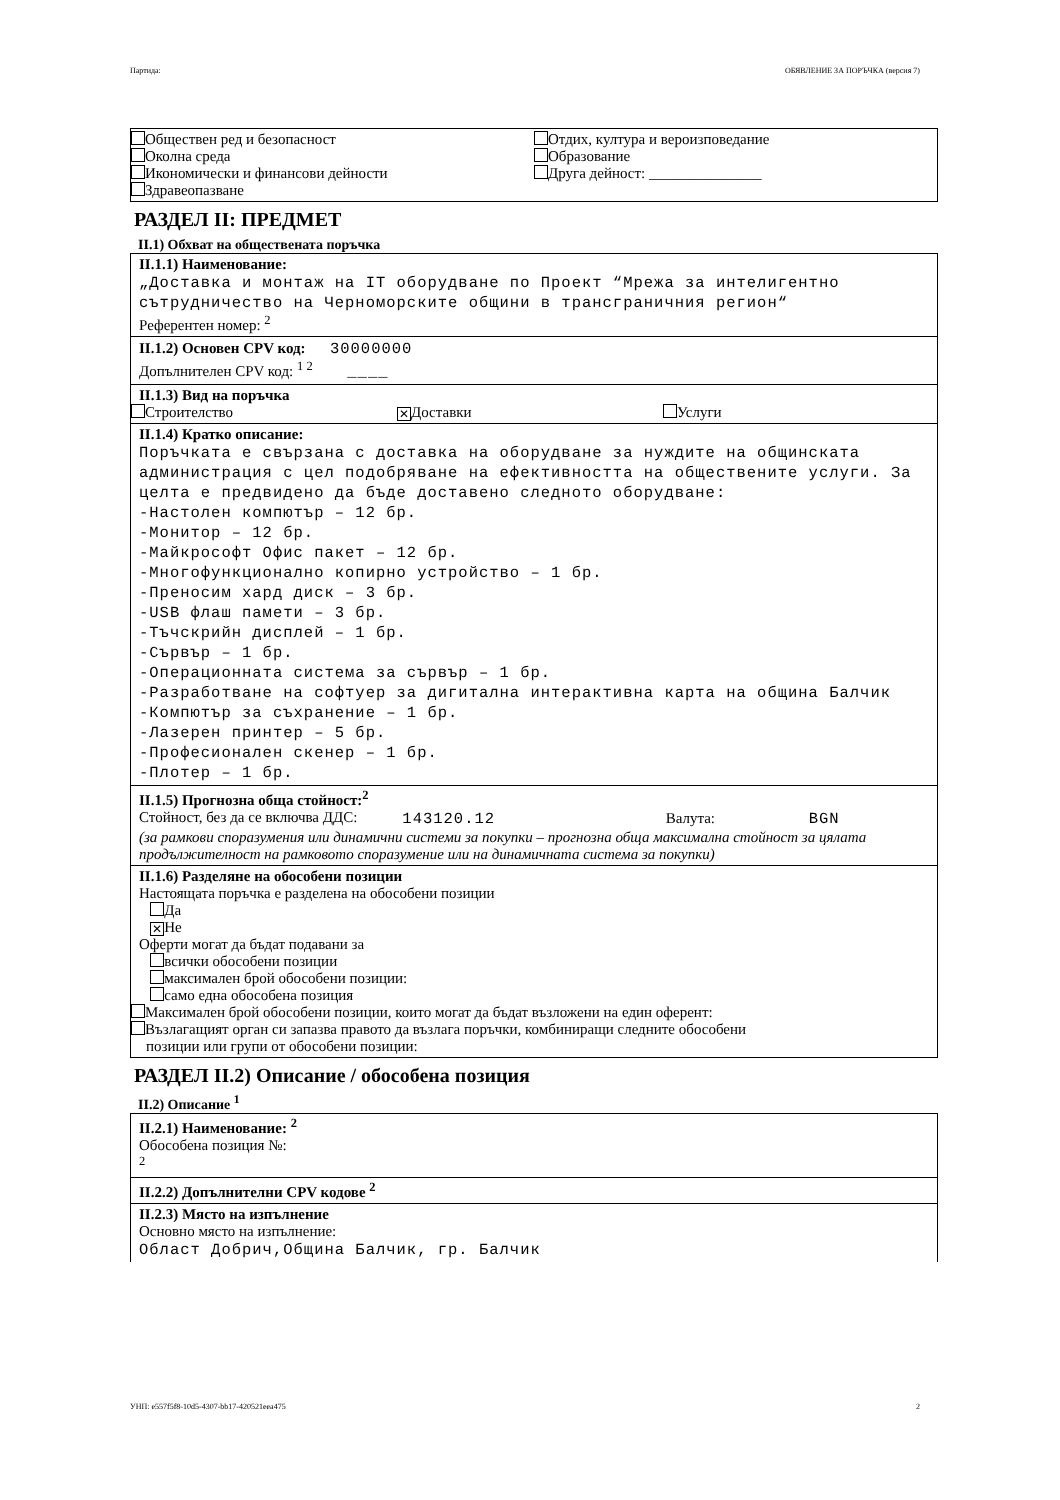Партида: ОБЯВЛЕНИЕ ЗА ПОРЪЧКА (версия 7)
Обществен ред и безопасност
Околна среда
Икономически и финансови дейности
Здравеопазване
Отдих, култура и вероизповедание
Образование
Друга дейност: _______________
РАЗДЕЛ II: ПРЕДМЕТ
II.1) Обхват на обществената поръчка
II.1.1) Наименование:
„Доставка и монтаж на IT оборудване по Проект “Мрежа за интелигентно сътрудничество на Черноморските общини в трансграничния регион“
Референтен номер: <sup>2</sup>
II.1.2) Основен CPV код: 30000000
Допълнителен CPV код: <sup>1 2</sup> ____
II.1.3) Вид на поръчка
Строителство
✕ Доставки Услуги
II.1.4) Кратко описание:
Поръчката е свързана с доставка на оборудване за нуждите на общинската администрация с цел подобряване на ефективността на обществените услуги. За целта е предвидено да бъде доставено следното оборудване:
-Настолен компютър – 12 бр.
-Монитор – 12 бр.
-Майкрософт Офис пакет – 12 бр.
-Многофункционално копирно устройство – 1 бр.
-Преносим хард диск – 3 бр.
-USB флаш памети – 3 бр.
-Тъчскрийн дисплей – 1 бр.
-Сървър – 1 бр.
-Операционната система за сървър – 1 бр.
-Разработване на софтуер за дигитална интерактивна карта на община Балчик
-Компютър за съхранение – 1 бр.
-Лазерен принтер – 5 бр.
-Професионален скенер – 1 бр.
-Плотер – 1 бр.
II.1.5) Прогнозна обща стойност:<sup>2</sup>
Стойност, без да се включва ДДС:
143120.12
Валута: BGN
(за рамкови споразумения или динамични системи за покупки – прогнозна обща максимална стойност за цялата продължителност на рамковото споразумение или на динамичната система за покупки)
II.1.6) Разделяне на обособени позиции
Настоящата поръчка е разделена на обособени позиции
Да
✕ Не
Оферти могат да бъдат подавани за
всички обособени позиции
максимален брой обособени позиции:
само една обособена позиция
Максимален брой обособени позиции, които могат да бъдат възложени на един оферент:
Възлагащият орган си запазва правото да възлага поръчки, комбиниращи следните обособени
позиции или групи от обособени позиции:
РАЗДЕЛ II.2) Описание / обособена позиция
II.2) Описание <sup>1</sup>
II.2.1) Наименование: <sup>2</sup>
Обособена позиция №:
<sup>2</sup>
II.2.2) Допълнителни CPV кодове <sup>2</sup>
II.2.3) Място на изпълнение
Основно място на изпълнение:
Област Добрич,Община Балчик, гр. Балчик
УНП: e557f5f8-10d5-4307-bb17-420521eea475 2